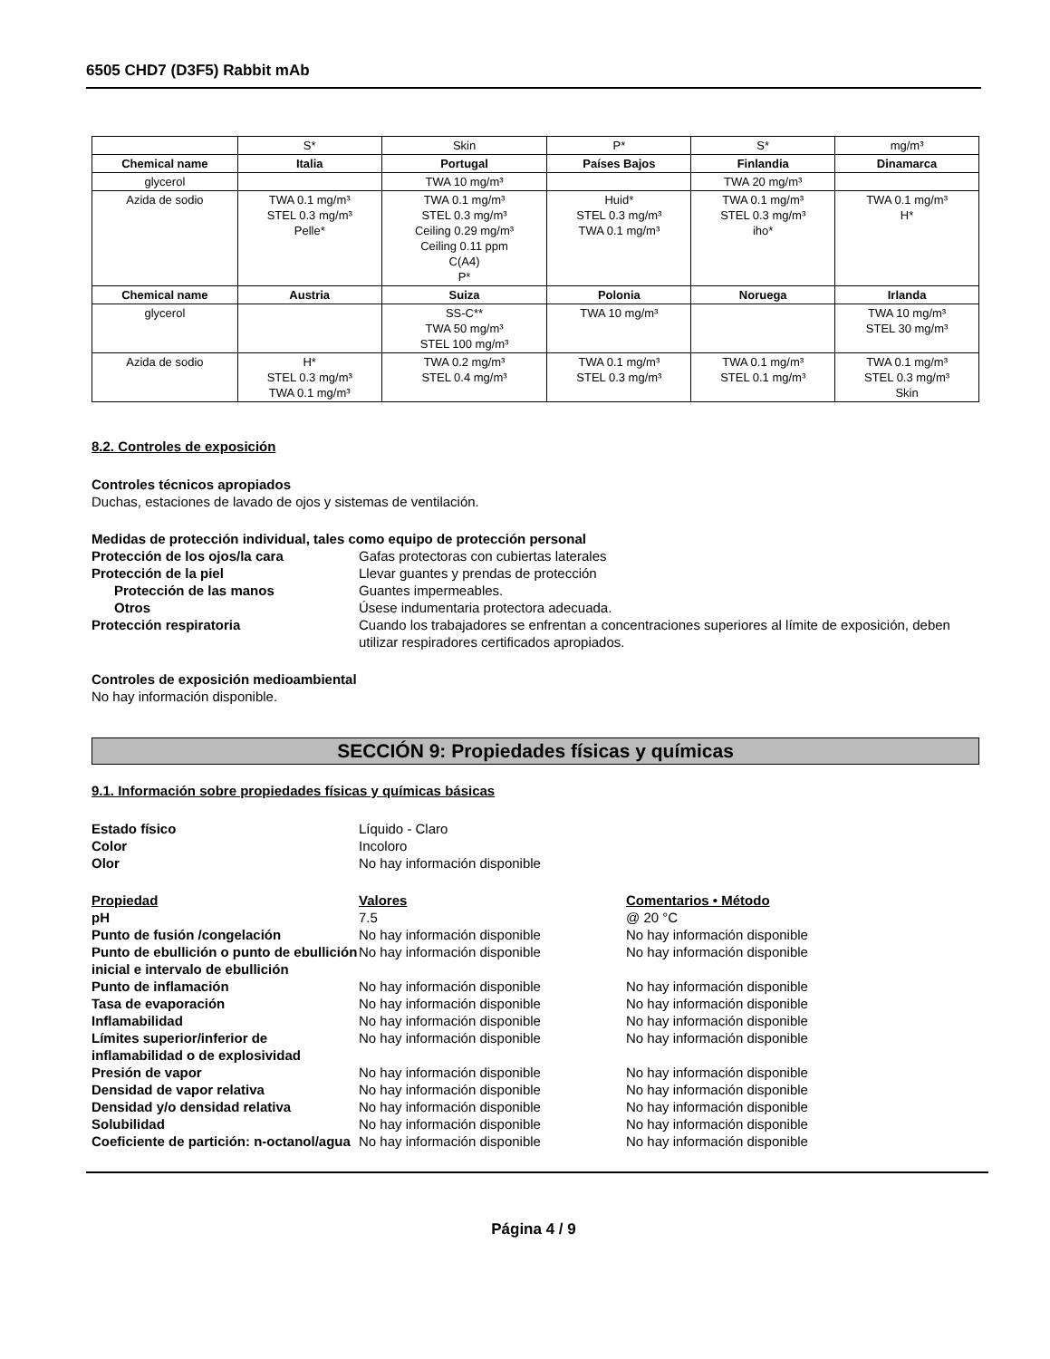6505 CHD7 (D3F5) Rabbit mAb
| | S* | Skin | P* | S* | mg/m³ |
| Chemical name | Italia | Portugal | Países Bajos | Finlandia | Dinamarca |
| glycerol | | TWA 10 mg/m³ | | TWA 20 mg/m³ | |
| Azida de sodio | TWA 0.1 mg/m³ STEL 0.3 mg/m³ Pelle* | TWA 0.1 mg/m³ STEL 0.3 mg/m³ Ceiling 0.29 mg/m³ Ceiling 0.11 ppm C(A4) P* | Huid* STEL 0.3 mg/m³ TWA 0.1 mg/m³ | TWA 0.1 mg/m³ STEL 0.3 mg/m³ iho* | TWA 0.1 mg/m³ H* |
| Chemical name | Austria | Suiza | Polonia | Noruega | Irlanda |
| glycerol | | SS-C** TWA 50 mg/m³ STEL 100 mg/m³ | TWA 10 mg/m³ | | TWA 10 mg/m³ STEL 30 mg/m³ |
| Azida de sodio | H* STEL 0.3 mg/m³ TWA 0.1 mg/m³ | TWA 0.2 mg/m³ STEL 0.4 mg/m³ | TWA 0.1 mg/m³ STEL 0.3 mg/m³ | TWA 0.1 mg/m³ STEL 0.1 mg/m³ | TWA 0.1 mg/m³ STEL 0.3 mg/m³ Skin |
8.2. Controles de exposición
Controles técnicos apropiados
Duchas, estaciones de lavado de ojos y sistemas de ventilación.
Medidas de protección individual, tales como equipo de protección personal
Protección de los ojos/la cara Gafas protectoras con cubiertas laterales
Protección de la piel Llevar guantes y prendas de protección
Protección de las manos Guantes impermeables.
Otros Úsese indumentaria protectora adecuada.
Protección respiratoria Cuando los trabajadores se enfrentan a concentraciones superiores al límite de exposición, deben utilizar respiradores certificados apropiados.
Controles de exposición medioambiental
No hay información disponible.
SECCIÓN 9: Propiedades físicas y químicas
9.1. Información sobre propiedades físicas y químicas básicas
Estado físico Líquido - Claro
Color Incoloro
Olor No hay información disponible
Propiedad Valores Comentarios • Método
pH 7.5 @ 20 °C
Punto de fusión /congelación No hay información disponible No hay información disponible
Punto de ebullición o punto de ebullición inicial e intervalo de ebullición No hay información disponible No hay información disponible
Punto de inflamación No hay información disponible No hay información disponible
Tasa de evaporación No hay información disponible No hay información disponible
Inflamabilidad No hay información disponible No hay información disponible
Límites superior/inferior de inflamabilidad o de explosividad No hay información disponible No hay información disponible
Presión de vapor No hay información disponible No hay información disponible
Densidad de vapor relativa No hay información disponible No hay información disponible
Densidad y/o densidad relativa No hay información disponible No hay información disponible
Solubilidad No hay información disponible No hay información disponible
Coeficiente de partición: n-octanol/agua No hay información disponible No hay información disponible
Página 4 / 9